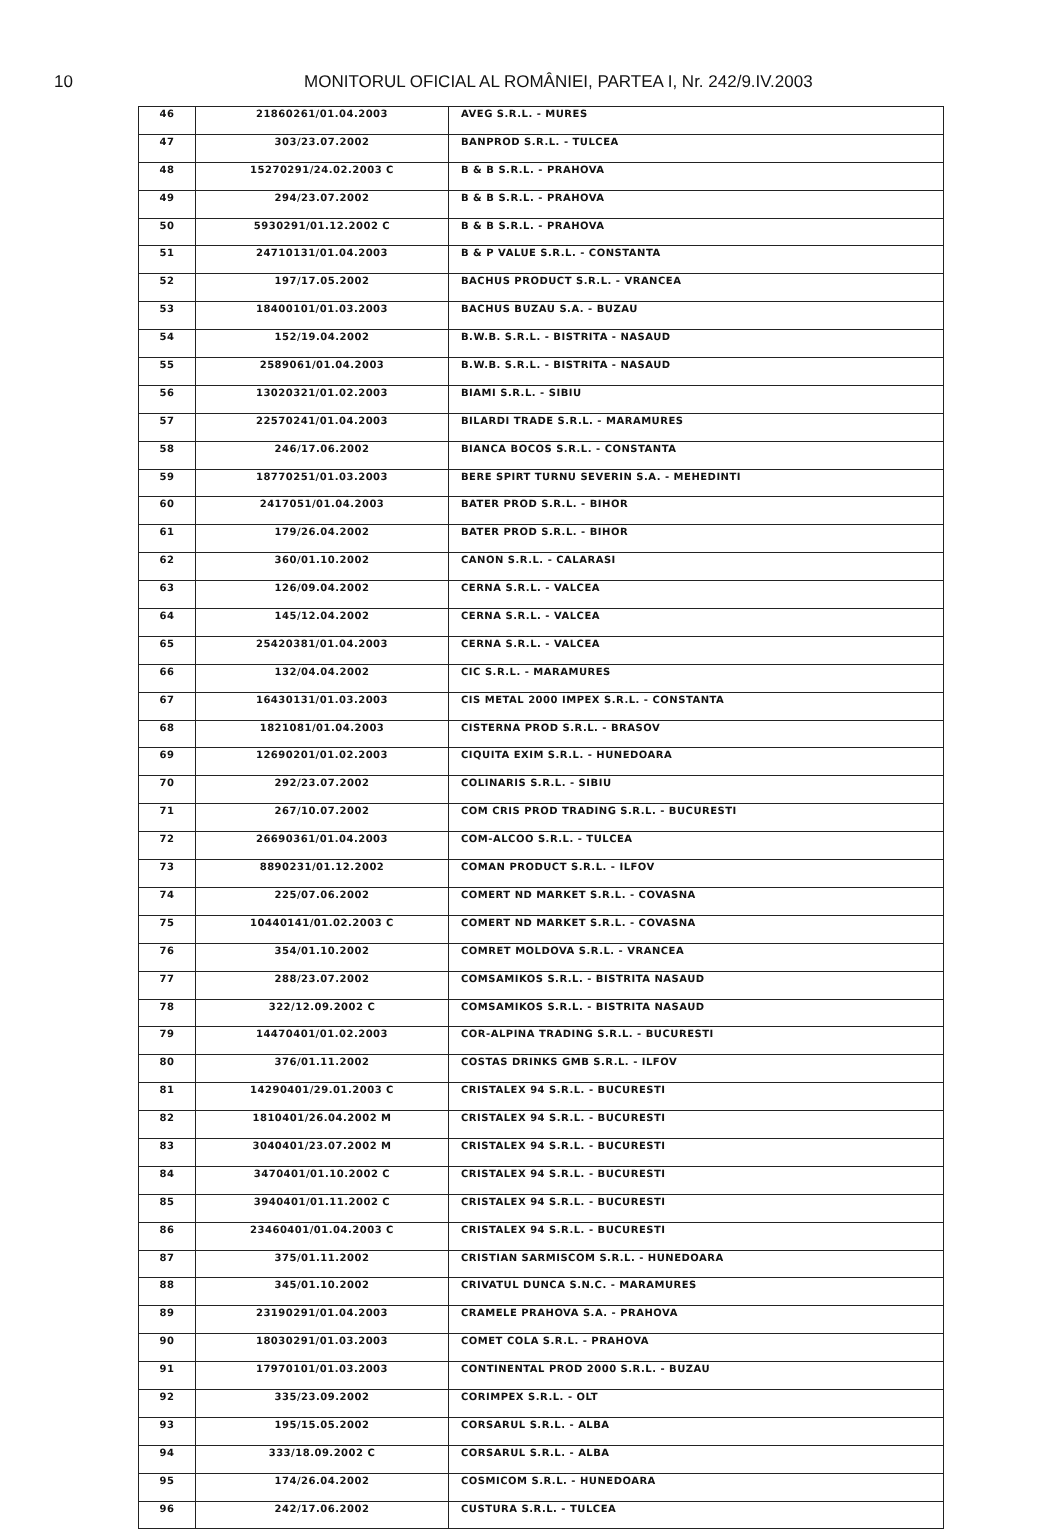10 MONITORUL OFICIAL AL ROMÂNIEI, PARTEA I, Nr. 242/9.IV.2003
| 46 | 21860261/01.04.2003 | AVEG S.R.L. - MURES |
| 47 | 303/23.07.2002 | BANPROD S.R.L. - TULCEA |
| 48 | 15270291/24.02.2003 C | B & B S.R.L. - PRAHOVA |
| 49 | 294/23.07.2002 | B & B S.R.L. - PRAHOVA |
| 50 | 5930291/01.12.2002 C | B & B S.R.L. - PRAHOVA |
| 51 | 24710131/01.04.2003 | B & P VALUE S.R.L. - CONSTANTA |
| 52 | 197/17.05.2002 | BACHUS PRODUCT S.R.L. - VRANCEA |
| 53 | 18400101/01.03.2003 | BACHUS BUZAU S.A. - BUZAU |
| 54 | 152/19.04.2002 | B.W.B. S.R.L. - BISTRITA - NASAUD |
| 55 | 2589061/01.04.2003 | B.W.B. S.R.L. - BISTRITA - NASAUD |
| 56 | 13020321/01.02.2003 | BIAMI S.R.L. - SIBIU |
| 57 | 22570241/01.04.2003 | BILARDI TRADE S.R.L. - MARAMURES |
| 58 | 246/17.06.2002 | BIANCA BOCOS S.R.L. - CONSTANTA |
| 59 | 18770251/01.03.2003 | BERE SPIRT TURNU SEVERIN S.A. - MEHEDINTI |
| 60 | 2417051/01.04.2003 | BATER PROD S.R.L. - BIHOR |
| 61 | 179/26.04.2002 | BATER PROD S.R.L. - BIHOR |
| 62 | 360/01.10.2002 | CANON S.R.L. - CALARASI |
| 63 | 126/09.04.2002 | CERNA S.R.L. - VALCEA |
| 64 | 145/12.04.2002 | CERNA S.R.L. - VALCEA |
| 65 | 25420381/01.04.2003 | CERNA S.R.L. - VALCEA |
| 66 | 132/04.04.2002 | CIC S.R.L. - MARAMURES |
| 67 | 16430131/01.03.2003 | CIS METAL 2000 IMPEX S.R.L. - CONSTANTA |
| 68 | 1821081/01.04.2003 | CISTERNA PROD S.R.L. - BRASOV |
| 69 | 12690201/01.02.2003 | CIQUITA EXIM S.R.L. - HUNEDOARA |
| 70 | 292/23.07.2002 | COLINARIS S.R.L. - SIBIU |
| 71 | 267/10.07.2002 | COM CRIS PROD TRADING S.R.L. - BUCURESTI |
| 72 | 26690361/01.04.2003 | COM-ALCOO S.R.L. - TULCEA |
| 73 | 8890231/01.12.2002 | COMAN PRODUCT S.R.L. - ILFOV |
| 74 | 225/07.06.2002 | COMERT ND MARKET S.R.L. - COVASNA |
| 75 | 10440141/01.02.2003 C | COMERT ND MARKET S.R.L. - COVASNA |
| 76 | 354/01.10.2002 | COMRET MOLDOVA S.R.L. - VRANCEA |
| 77 | 288/23.07.2002 | COMSAMIKOS S.R.L. - BISTRITA NASAUD |
| 78 | 322/12.09.2002 C | COMSAMIKOS S.R.L. - BISTRITA NASAUD |
| 79 | 14470401/01.02.2003 | COR-ALPINA TRADING S.R.L. - BUCURESTI |
| 80 | 376/01.11.2002 | COSTAS DRINKS GMB S.R.L. - ILFOV |
| 81 | 14290401/29.01.2003 C | CRISTALEX 94 S.R.L. - BUCURESTI |
| 82 | 1810401/26.04.2002 M | CRISTALEX 94 S.R.L. - BUCURESTI |
| 83 | 3040401/23.07.2002 M | CRISTALEX 94 S.R.L. - BUCURESTI |
| 84 | 3470401/01.10.2002 C | CRISTALEX 94 S.R.L. - BUCURESTI |
| 85 | 3940401/01.11.2002 C | CRISTALEX 94 S.R.L. - BUCURESTI |
| 86 | 23460401/01.04.2003 C | CRISTALEX 94 S.R.L. - BUCURESTI |
| 87 | 375/01.11.2002 | CRISTIAN SARMISCOM S.R.L. - HUNEDOARA |
| 88 | 345/01.10.2002 | CRIVATUL DUNCA S.N.C. - MARAMURES |
| 89 | 23190291/01.04.2003 | CRAMELE PRAHOVA S.A. - PRAHOVA |
| 90 | 18030291/01.03.2003 | COMET COLA S.R.L. - PRAHOVA |
| 91 | 17970101/01.03.2003 | CONTINENTAL PROD 2000 S.R.L. - BUZAU |
| 92 | 335/23.09.2002 | CORIMPEX S.R.L. - OLT |
| 93 | 195/15.05.2002 | CORSARUL S.R.L. - ALBA |
| 94 | 333/18.09.2002 C | CORSARUL S.R.L. - ALBA |
| 95 | 174/26.04.2002 | COSMICOM S.R.L. - HUNEDOARA |
| 96 | 242/17.06.2002 | CUSTURA S.R.L. - TULCEA |